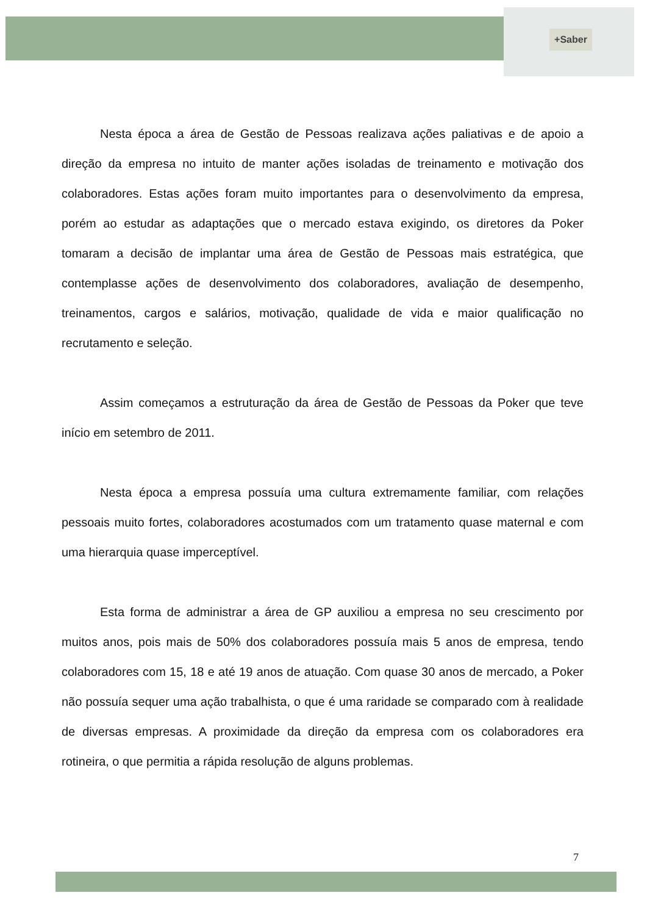+Saber
Nesta época a área de Gestão de Pessoas realizava ações paliativas e de apoio a direção da empresa no intuito de manter ações isoladas de treinamento e motivação dos colaboradores. Estas ações foram muito importantes para o desenvolvimento da empresa, porém ao estudar as adaptações que o mercado estava exigindo, os diretores da Poker tomaram a decisão de implantar uma área de Gestão de Pessoas mais estratégica, que contemplasse ações de desenvolvimento dos colaboradores, avaliação de desempenho, treinamentos, cargos e salários, motivação, qualidade de vida e maior qualificação no recrutamento e seleção.
Assim começamos a estruturação da área de Gestão de Pessoas da Poker que teve início em setembro de 2011.
Nesta época a empresa possuía uma cultura extremamente familiar, com relações pessoais muito fortes, colaboradores acostumados com um tratamento quase maternal e com uma hierarquia quase imperceptível.
Esta forma de administrar a área de GP auxiliou a empresa no seu crescimento por muitos anos, pois mais de 50% dos colaboradores possuía mais 5 anos de empresa, tendo colaboradores com 15, 18 e até 19 anos de atuação. Com quase 30 anos de mercado, a Poker não possuía sequer uma ação trabalhista, o que é uma raridade se comparado com à realidade de diversas empresas. A proximidade da direção da empresa com os colaboradores era rotineira, o que permitia a rápida resolução de alguns problemas.
7